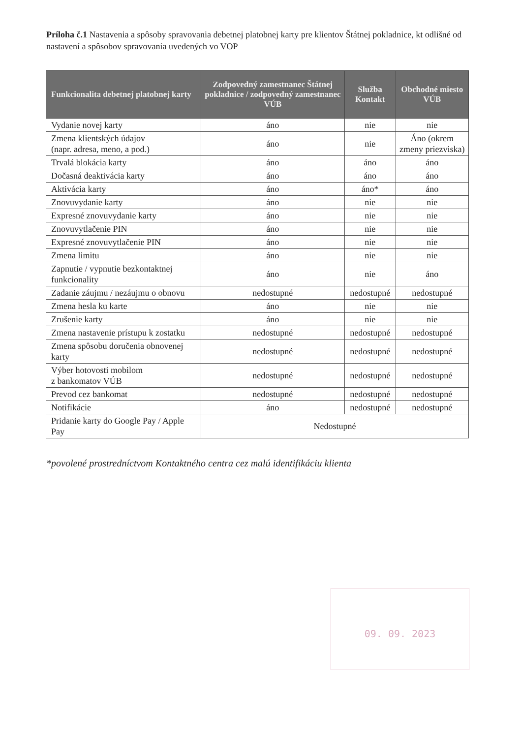Príloha č.1 Nastavenia a spôsoby spravovania debetnej platobnej karty pre klientov Štátnej pokladnice, kt odlišné od nastavení a spôsobov spravovania uvedených vo VOP
| Funkcionalita debetnej platobnej karty | Zodpovedný zamestnanec Štátnej pokladnice / zodpovedný zamestnanec VÚB | Služba Kontakt | Obchodné miesto VÚB |
| --- | --- | --- | --- |
| Vydanie novej karty | áno | nie | nie |
| Zmena klientských údajov (napr. adresa, meno, a pod.) | áno | nie | Áno (okrem zmeny priezviska) |
| Trvalá blokácia karty | áno | áno | áno |
| Dočasná deaktivácia karty | áno | áno | áno |
| Aktivácia karty | áno | áno* | áno |
| Znovuvydanie karty | áno | nie | nie |
| Expresné znovuvydanie karty | áno | nie | nie |
| Znovuvytlačenie PIN | áno | nie | nie |
| Expresné znovuvytlačenie PIN | áno | nie | nie |
| Zmena limitu | áno | nie | nie |
| Zapnutie / vypnutie bezkontaktnej funkcionality | áno | nie | áno |
| Zadanie záujmu / nezáujmu o obnovu | nedostupné | nedostupné | nedostupné |
| Zmena hesla ku karte | áno | nie | nie |
| Zrušenie karty | áno | nie | nie |
| Zmena nastavenie prístupu k zostatku | nedostupné | nedostupné | nedostupné |
| Zmena spôsobu doručenia obnovenej karty | nedostupné | nedostupné | nedostupné |
| Výber hotovosti mobilom z bankomatov VÚB | nedostupné | nedostupné | nedostupné |
| Prevod cez bankomat | nedostupné | nedostupné | nedostupné |
| Notifikácie | áno | nedostupné | nedostupné |
| Pridanie karty do Google Pay / Apple Pay | Nedostupné | | |
*povolené prostredníctvom Kontaktného centra cez malú identifikáciu klienta
09. 09. 2023